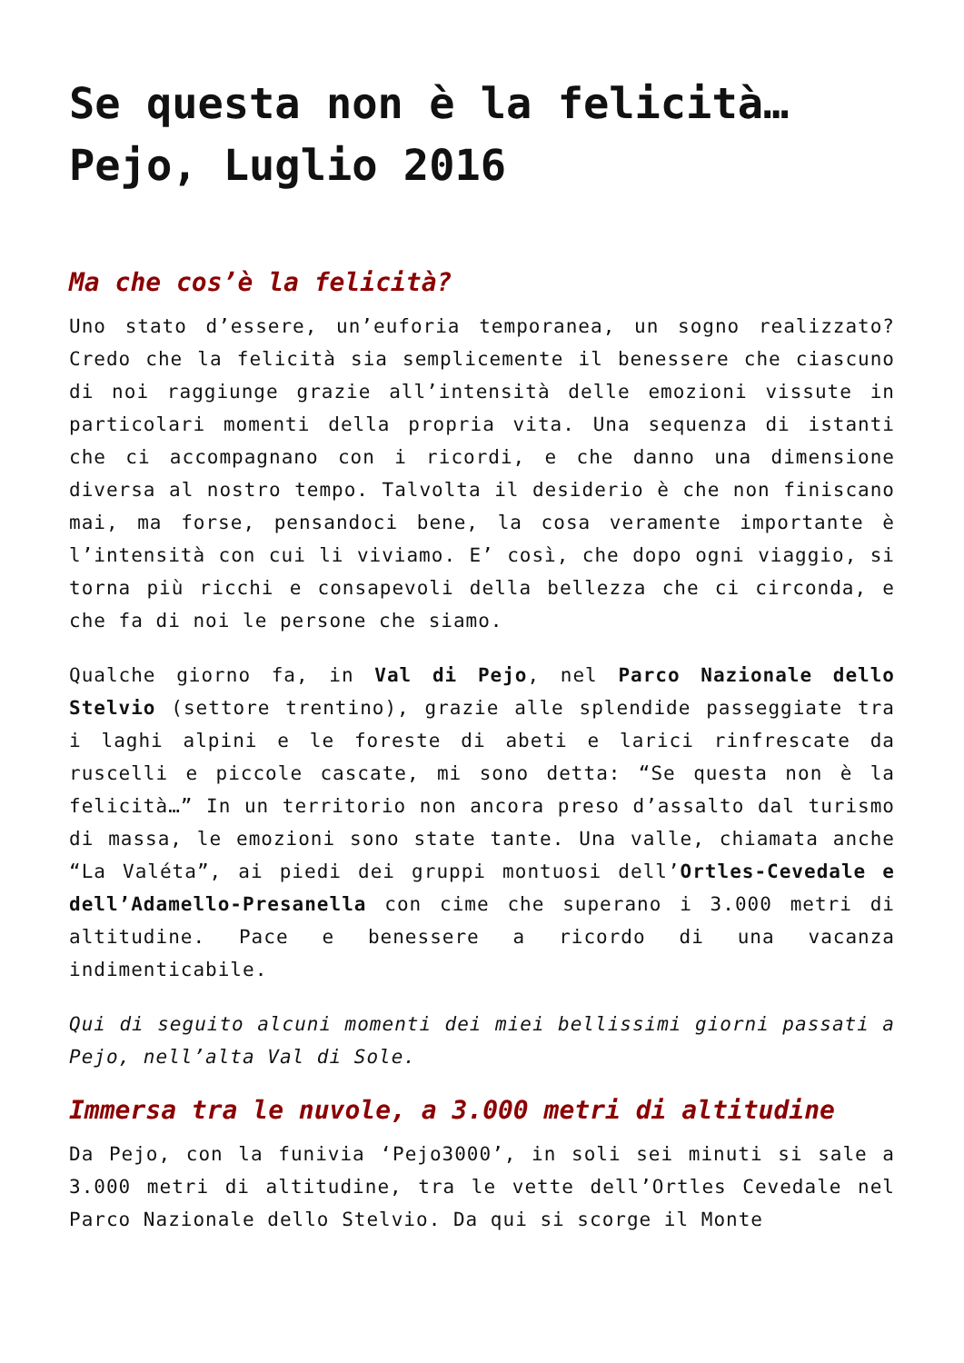Se questa non è la felicità… Pejo, Luglio 2016
Ma che cos’è la felicità?
Uno stato d’essere, un’euforia temporanea, un sogno realizzato? Credo che la felicità sia semplicemente il benessere che ciascuno di noi raggiunge grazie all’intensità delle emozioni vissute in particolari momenti della propria vita. Una sequenza di istanti che ci accompagnano con i ricordi, e che danno una dimensione diversa al nostro tempo. Talvolta il desiderio è che non finiscano mai, ma forse, pensandoci bene, la cosa veramente importante è l’intensità con cui li viviamo. E’ così, che dopo ogni viaggio, si torna più ricchi e consapevoli della bellezza che ci circonda, e che fa di noi le persone che siamo.
Qualche giorno fa, in Val di Pejo, nel Parco Nazionale dello Stelvio (settore trentino), grazie alle splendide passeggiate tra i laghi alpini e le foreste di abeti e larici rinfrescate da ruscelli e piccole cascate, mi sono detta: “Se questa non è la felicità…” In un territorio non ancora preso d’assalto dal turismo di massa, le emozioni sono state tante. Una valle, chiamata anche “La Valéta”, ai piedi dei gruppi montuosi dell’Ortles-Cevedale e dell’Adamello-Presanella con cime che superano i 3.000 metri di altitudine. Pace e benessere a ricordo di una vacanza indimenticabile.
Qui di seguito alcuni momenti dei miei bellissimi giorni passati a Pejo, nell’alta Val di Sole.
Immersa tra le nuvole, a 3.000 metri di altitudine
Da Pejo, con la funivia ‘Pejo3000’, in soli sei minuti si sale a 3.000 metri di altitudine, tra le vette dell’Ortles Cevedale nel Parco Nazionale dello Stelvio. Da qui si scorge il Monte